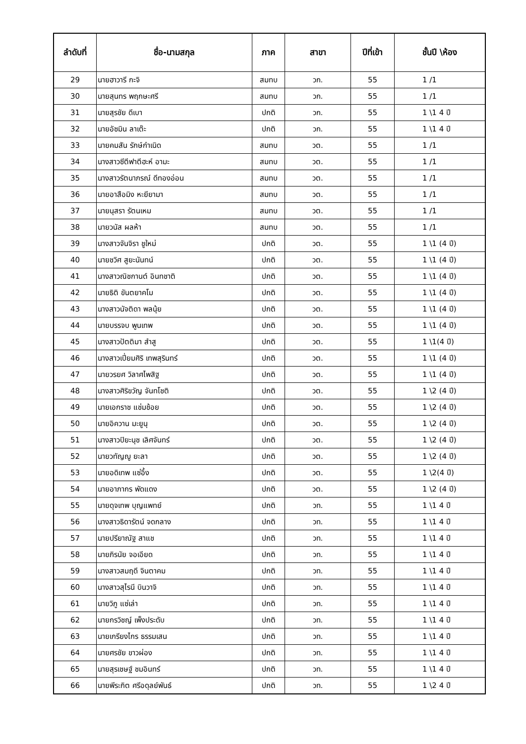| ลำดับที่ | ชื่อ-นามสกุล | ภาค | สาขา | ปีที่เข้า | ชั้นปี \ห้อง |
| --- | --- | --- | --- | --- | --- |
| 29 | นายฮาวารี กะจิ | สมทบ | วก. | 55 | 1 /1 |
| 30 | นายสุนทร พฤกษะศรี | สมทบ | วก. | 55 | 1 /1 |
| 31 | นายสุรชัย ดีเบา | ปกติ | วก. | 55 | 1 \1 4 ปี |
| 32 | นายอัซมิน ลาเต๊ะ | ปกติ | วก. | 55 | 1 \1 4 ปี |
| 33 | นายคมสัน รักษ์กำเนิด | สมทบ | วต. | 55 | 1 /1 |
| 34 | นางสาวซีตีฟาตีฮะห์ อามะ | สมทบ | วต. | 55 | 1 /1 |
| 35 | นางสาวรัตนาภรณ์ ดีทองอ่อน | สมทบ | วต. | 55 | 1 /1 |
| 36 | นายอาสือมิง หะยียามา | สมทบ | วต. | 55 | 1 /1 |
| 37 | นายนุสรา รัตนเหม | สมทบ | วต. | 55 | 1 /1 |
| 38 | นายวนัส ผลห้า | สมทบ | วต. | 55 | 1 /1 |
| 39 | นางสาวจันจิรา ชูใหม่ | ปกติ | วต. | 55 | 1 \1 (4 ปี) |
| 40 | นายชวิศ สูยะนันทน์ | ปกติ | วต. | 55 | 1 \1 (4 ปี) |
| 41 | นางสาวณิชกานต์ อินทชาติ | ปกติ | วต. | 55 | 1 \1 (4 ปี) |
| 42 | นายธิติ ขันตยาคโม | ปกติ | วต. | 55 | 1 \1 (4 ปี) |
| 43 | นางสาวนัจติดา พลนุ้ย | ปกติ | วต. | 55 | 1 \1 (4 ปี) |
| 44 | นายบรรจบ พูนเทพ | ปกติ | วต. | 55 | 1 \1 (4 ปี) |
| 45 | นางสาวปัตติมา สำสู | ปกติ | วต. | 55 | 1 \1(4 ปี) |
| 46 | นางสาวเปี่ยมศิริ เทพสุรินทร์ | ปกติ | วต. | 55 | 1 \1 (4 ปี) |
| 47 | นายวรยศ วิลาศไพสิฐ | ปกติ | วต. | 55 | 1 \1 (4 ปี) |
| 48 | นางสาวศิริขวัญ จันทโชติ | ปกติ | วต. | 55 | 1 \2 (4 ปี) |
| 49 | นายเอกราช แช่มช้อย | ปกติ | วต. | 55 | 1 \2 (4 ปี) |
| 50 | นายอิควาน มะยูนุ | ปกติ | วต. | 55 | 1 \2 (4 ปี) |
| 51 | นางสาวปิยะนุช เลิศจันทร์ | ปกติ | วต. | 55 | 1 \2 (4 ปี) |
| 52 | นายวทัญญู ยะลา | ปกติ | วต. | 55 | 1 \2 (4 ปี) |
| 53 | นายอดิเทพ แซ่อึ้ง | ปกติ | วต. | 55 | 1 \2(4 ปี) |
| 54 | นายอาภากร พัดแดง | ปกติ | วต. | 55 | 1 \2 (4 ปี) |
| 55 | นายดุจเทพ บุญแพทย์ | ปกติ | วท. | 55 | 1 \1 4 ปี |
| 56 | นางสาวธิดารัตน์ จดกลาง | ปกติ | วท. | 55 | 1 \1 4 ปี |
| 57 | นายปรียาณัฐ สาแช | ปกติ | วท. | 55 | 1 \1 4 ปี |
| 58 | นายภิรนัย จอเอียด | ปกติ | วท. | 55 | 1 \1 4 ปี |
| 59 | นางสาวสมฤดี จินตาคม | ปกติ | วท. | 55 | 1 \1 4 ปี |
| 60 | นางสาวสุไรนี บินวาจิ | ปกติ | วท. | 55 | 1 \1 4 ปี |
| 61 | นายวิภู แซ่เล่า | ปกติ | วท. | 55 | 1 \1 4 ปี |
| 62 | นายกรวิชญ์ เพ็งประดับ | ปกติ | วท. | 55 | 1 \1 4 ปี |
| 63 | นายเกรียงไกร ธรรมเสน | ปกติ | วท. | 55 | 1 \1 4 ปี |
| 64 | นายศรชัย ขาวผ่อง | ปกติ | วท. | 55 | 1 \1 4 ปี |
| 65 | นายสุรเชษฐ์ ชมอินทร์ | ปกติ | วท. | 55 | 1 \1 4 ปี |
| 66 | นายพีระกิต ศรีอดุลย์พันธ์ | ปกติ | วท. | 55 | 1 \2 4 ปี |